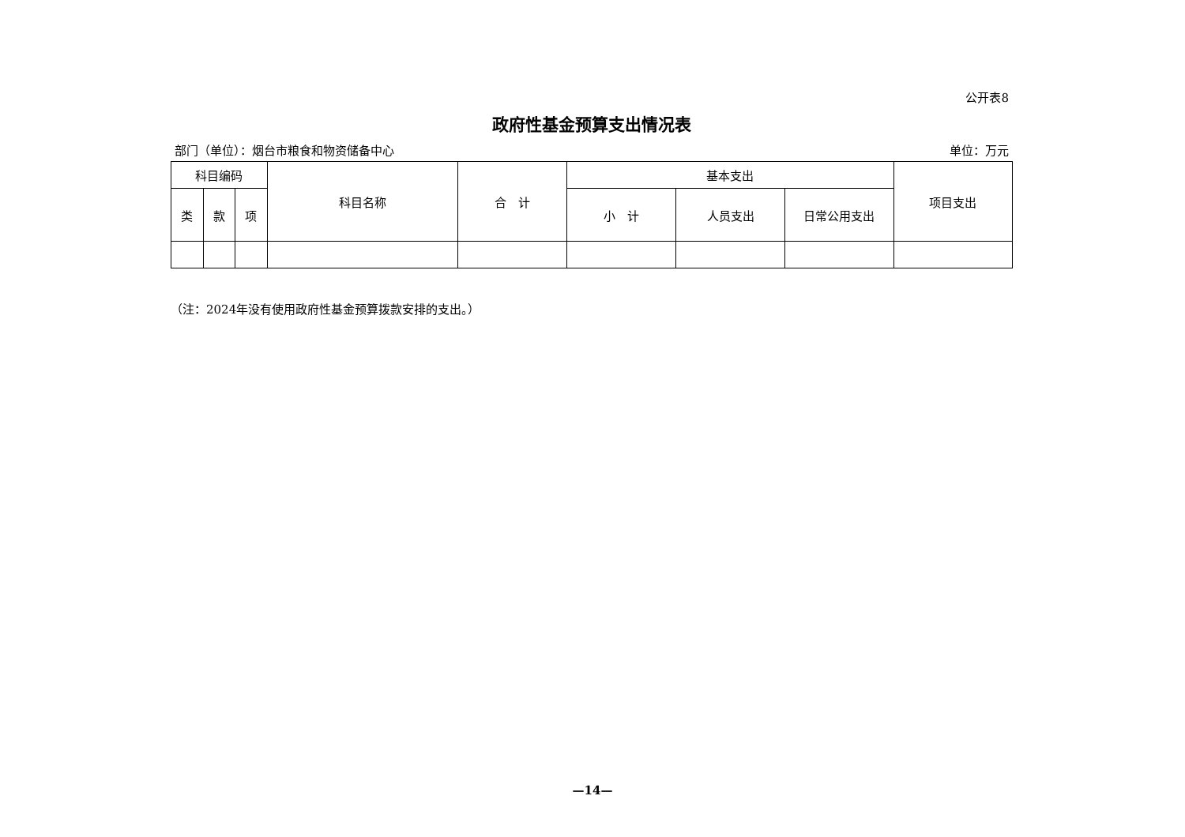公开表8
政府性基金预算支出情况表
部门（单位）：烟台市粮食和物资储备中心 单位：万元
| 科目编码 | | | 科目名称 | 合 计 | 基本支出 | | | 项目支出 |
| --- | --- | --- | --- | --- | --- | --- | --- | --- |
| 类 | 款 | 项 | | | 小 计 | 人员支出 | 日常公用支出 | |
（注：2024年没有使用政府性基金预算拨款安排的支出。）
—14—